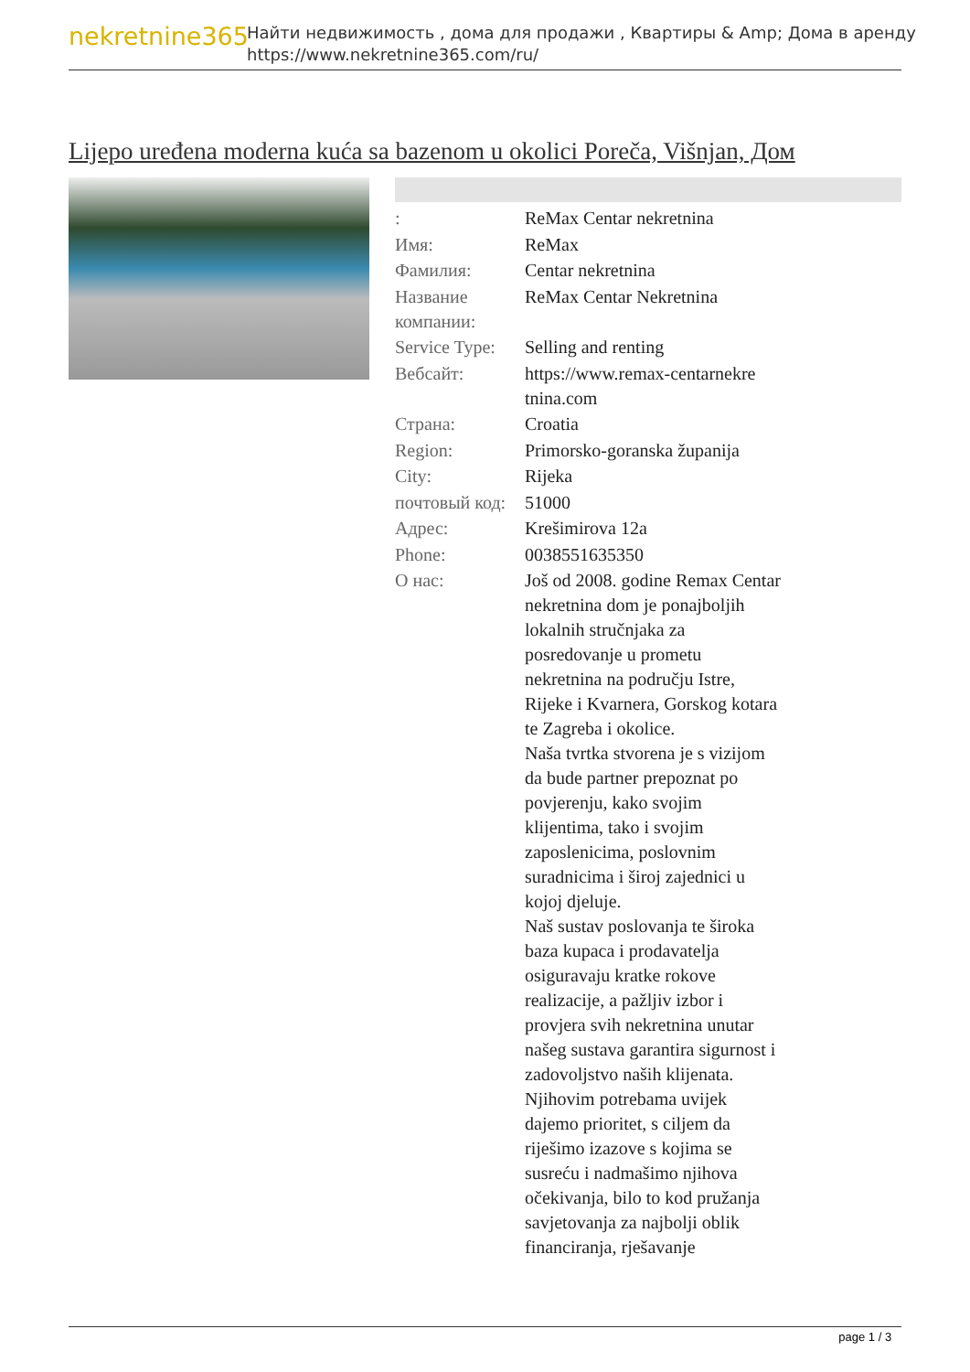nekretnine365
Найти недвижимость , дома для продажи , Квартиры & Amp; Дома в аренду
https://www.nekretnine365.com/ru/
Lijepo uređena moderna kuća sa bazenom u okolici Poreča, Višnjan, Дом
| : | ReMax Centar nekretnina |
| Имя: | ReMax |
| Фамилия: | Centar nekretnina |
| Название компании: | ReMax Centar Nekretnina |
| Service Type: | Selling and renting |
| Вебсайт: | https://www.remax-centarnekre tnina.com |
| Страна: | Croatia |
| Region: | Primorsko-goranska županija |
| City: | Rijeka |
| почтовый код: | 51000 |
| Адрес: | Krešimirova 12a |
| Phone: | 0038551635350 |
| О нас: | Još od 2008. godine Remax Centar nekretnina dom je ponajboljih lokalnih stručnjaka za posredovanje u prometu nekretnina na području Istre, Rijeke i Kvarnera, Gorskog kotara te Zagreba i okolice. Naša tvrtka stvorena je s vizijom da bude partner prepoznat po povjerenju, kako svojim klijentima, tako i svojim zaposlenicima, poslovnim suradnicima i široj zajednici u kojoj djeluje. Naš sustav poslovanja te široka baza kupaca i prodavatelja osiguravaju kratke rokove realizacije, a pažljiv izbor i provjera svih nekretnina unutar našeg sustava garantira sigurnost i zadovoljstvo naših klijenata. Njihovim potrebama uvijek dajemo prioritet, s ciljem da riješimo izazove s kojima se susreću i nadmašimo njihova očekivanja, bilo to kod pružanja savjetovanja za najbolji oblik financiranja, rješavanje |
page 1 / 3